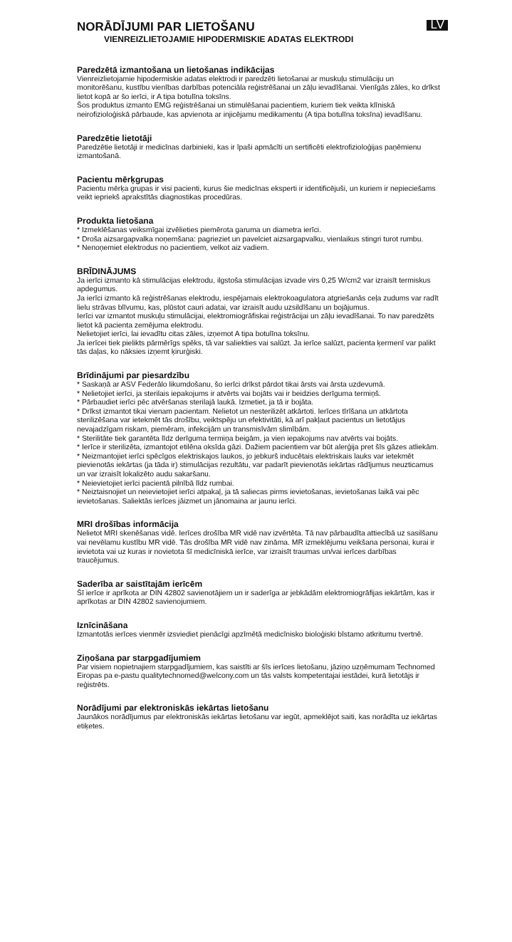NORĀDĪJUMI PAR LIETOŠANU
VIENREIZLIETOJAMIE HIPODERMISKIE ADATAS ELEKTRODI
LV
Paredzētā izmantošana un lietošanas indikācijas
Vienreizlietojamie hipodermiskie adatas elektrodi ir paredzēti lietošanai ar muskuļu stimulāciju un monitorēšanu, kustību vienības darbības potenciāla reģistrēšanai un zāļu ievadīšanai. Vienīgās zāles, ko drīkst lietot kopā ar šo ierīci, ir A tipa botulīna toksīns.
Šos produktus izmanto EMG reģistrēšanai un stimulēšanai pacientiem, kuriem tiek veikta klīniskā neirofizioloģiskā pārbaude, kas apvienota ar injicējamu medikamentu (A tipa botulīna toksīna) ievadīšanu.
Paredzētie lietotāji
Paredzētie lietotāji ir medicīnas darbinieki, kas ir īpaši apmācīti un sertificēti elektrofizioloģijas paņēmienu izmantošanā.
Pacientu mērķgrupas
Pacientu mērķa grupas ir visi pacienti, kurus šie medicīnas eksperti ir identificējuši, un kuriem ir nepieciešams veikt iepriekš aprakstītās diagnostikas procedūras.
Produkta lietošana
* Izmeklēšanas veiksmīgai izvēlieties piemērota garuma un diametra ierīci.
* Droša aizsargapvalka noņemšana: pagrieziet un pavelciet aizsargapvalku, vienlaikus stingri turot rumbu.
* Nenoņemiet elektrodus no pacientiem, velkot aiz vadiem.
BRĪDINĀJUMS
Ja ierīci izmanto kā stimulācijas elektrodu, ilgstoša stimulācijas izvade virs 0,25 W/cm2 var izraisīt termiskus apdegumus.
Ja ierīci izmanto kā reģistrēšanas elektrodu, iespējamais elektrokoagulatora atgriešanās ceļa zudums var radīt lielu strāvas blīvumu, kas, plūstot cauri adatai, var izraisīt audu uzsildīšanu un bojājumus.
Ierīci var izmantot muskuļu stimulācijai, elektromiogrāfiskai reģistrācijai un zāļu ievadīšanai. To nav paredzēts lietot kā pacienta zemējuma elektrodu.
Nelietojiet ierīci, lai ievadītu citas zāles, izņemot A tipa botulīna toksīnu.
Ja ierīcei tiek pielikts pārmērīgs spēks, tā var saliekties vai salūzt. Ja ierīce salūzt, pacienta ķermenī var palikt tās daļas, ko nāksies izņemt ķirurģiski.
Brīdinājumi par piesardzību
* Saskaņā ar ASV Federālo likumdošanu, šo ierīci drīkst pārdot tikai ārsts vai ārsta uzdevumā.
* Nelietojiet ierīci, ja sterilais iepakojums ir atvērts vai bojāts vai ir beidzies derīguma termiņš.
* Pārbaudiet ierīci pēc atvēršanas sterilajā laukā. Izmetiet, ja tā ir bojāta.
* Drīkst izmantot tikai vienam pacientam. Nelietot un nesterilizēt atkārtoti. Ierīces tīrīšana un atkārtota sterilizēšana var ietekmēt tās drošību, veiktspēju un efektivitāti, kā arī pakļaut pacientus un lietotājus nevajadzīgam riskam, piemēram, infekcijām un transmisīvām slimībām.
* Sterilitāte tiek garantēta līdz derīguma termiņa beigām, ja vien iepakojums nav atvērts vai bojāts.
* Ierīce ir sterilizēta, izmantojot etilēna oksīda gāzi. Dažiem pacientiem var būt alerģija pret šīs gāzes atliekām.
* Neizmantojiet ierīci spēcīgos elektriskajos laukos, jo jebkurš inducētais elektriskais lauks var ietekmēt pievienotās iekārtas (ja tāda ir) stimulācijas rezultātu, var padarīt pievienotās iekārtas rādījumus neuzticamus un var izraisīt lokalizēto audu sakaršanu.
* Neievietojiet ierīci pacientā pilnībā līdz rumbai.
* Neiztaisnojiet un neievietojiet ierīci atpakaļ, ja tā saliecas pirms ievietošanas, ievietošanas laikā vai pēc ievietošanas. Saliektās ierīces jāizmet un jānomaina ar jaunu ierīci.
MRI drošības informācija
Nelietot MRI skenēšanas vidē. Ierīces drošība MR vidē nav izvērtēta. Tā nav pārbaudīta attiecībā uz sasilšanu vai nevēlamu kustību MR vidē. Tās drošība MR vidē nav zināma. MR izmeklējumu veikšana personai, kurai ir ievietota vai uz kuras ir novietota šī medicīniskā ierīce, var izraisīt traumas un/vai ierīces darbības traucējumus.
Saderība ar saistītajām ierīcēm
Šī ierīce ir aprīkota ar DIN 42802 savienotājiem un ir saderīga ar jebkādām elektromiogrāfijas iekārtām, kas ir aprīkotas ar DIN 42802 savienojumiem.
Iznīcināšana
Izmantotās ierīces vienmēr izsviediet pienācīgi apzīmētā medicīnisko bioloģiski bīstamo atkritumu tvertnē.
Ziņošana par starpgadījumiem
Par visiem nopietnajiem starpgadījumiem, kas saistīti ar šīs ierīces lietošanu, jāziņo uzņēmumam Technomed Eiropas pa e-pastu qualitytechnomed@welcony.com un tās valsts kompetentajai iestādei, kurā lietotājs ir reģistrēts.
Norādījumi par elektroniskās iekārtas lietošanu
Jaunākos norādījumus par elektroniskās iekārtas lietošanu var iegūt, apmeklējot saiti, kas norādīta uz iekārtas etiķetes.